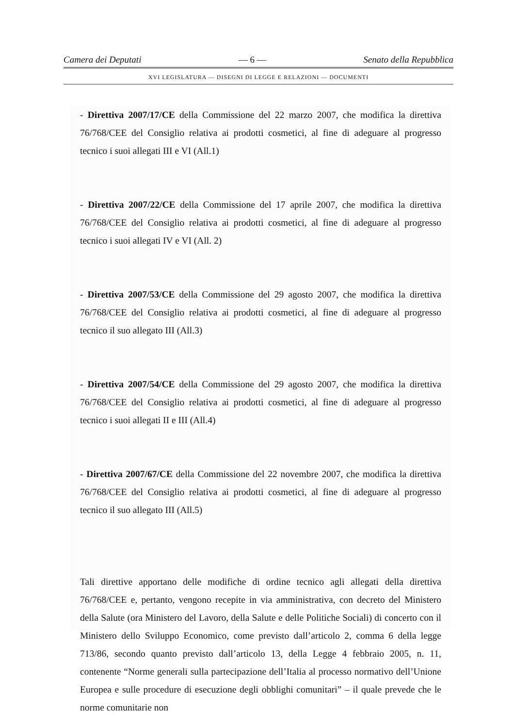Camera dei Deputati — 6 — Senato della Repubblica
XVI LEGISLATURA — DISEGNI DI LEGGE E RELAZIONI — DOCUMENTI
- Direttiva 2007/17/CE della Commissione del 22 marzo 2007, che modifica la direttiva 76/768/CEE del Consiglio relativa ai prodotti cosmetici, al fine di adeguare al progresso tecnico i suoi allegati III e VI (All.1)
- Direttiva 2007/22/CE della Commissione del 17 aprile 2007, che modifica la direttiva 76/768/CEE del Consiglio relativa ai prodotti cosmetici, al fine di adeguare al progresso tecnico i suoi allegati IV e VI (All. 2)
- Direttiva 2007/53/CE della Commissione del 29 agosto 2007, che modifica la direttiva 76/768/CEE del Consiglio relativa ai prodotti cosmetici, al fine di adeguare al progresso tecnico il suo allegato III (All.3)
- Direttiva 2007/54/CE della Commissione del 29 agosto 2007, che modifica la direttiva 76/768/CEE del Consiglio relativa ai prodotti cosmetici, al fine di adeguare al progresso tecnico i suoi allegati II e III (All.4)
- Direttiva 2007/67/CE della Commissione del 22 novembre 2007, che modifica la direttiva 76/768/CEE del Consiglio relativa ai prodotti cosmetici, al fine di adeguare al progresso tecnico il suo allegato III (All.5)
Tali direttive apportano delle modifiche di ordine tecnico agli allegati della direttiva 76/768/CEE e, pertanto, vengono recepite in via amministrativa, con decreto del Ministero della Salute (ora Ministero del Lavoro, della Salute e delle Politiche Sociali) di concerto con il Ministero dello Sviluppo Economico, come previsto dall’articolo 2, comma 6 della legge 713/86, secondo quanto previsto dall’articolo 13, della Legge 4 febbraio 2005, n. 11, contenente “Norme generali sulla partecipazione dell’Italia al processo normativo dell’Unione Europea e sulle procedure di esecuzione degli obblighi comunitari” – il quale prevede che le norme comunitarie non